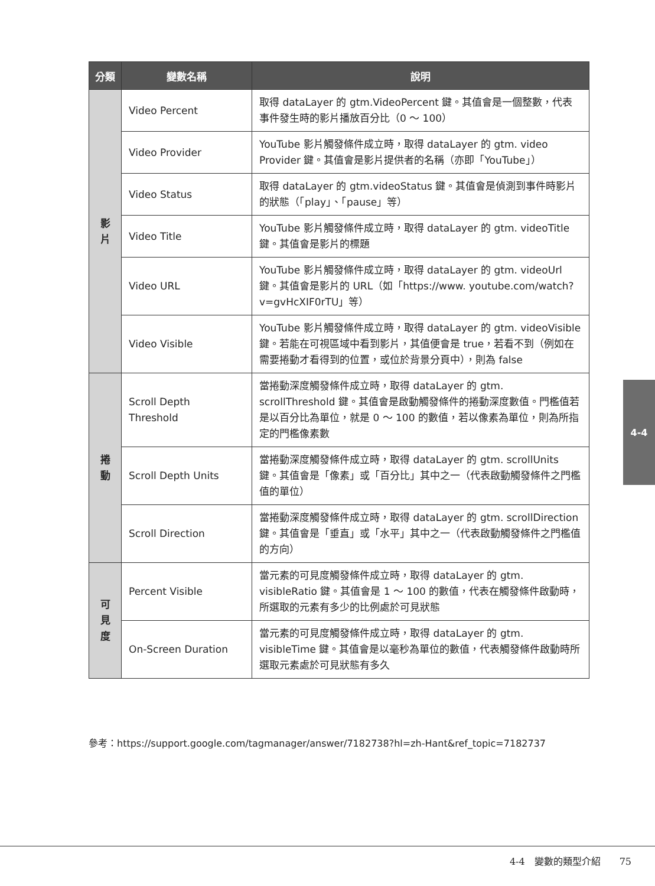| 分類 | 變數名稱 | 說明 |
| --- | --- | --- |
| 影 片 | Video Percent | 取得 dataLayer 的 gtm.VideoPercent 鍵。其值會是一個整數，代表事件發生時的影片播放百分比（0 ～ 100） |
| | Video Provider | YouTube 影片觸發條件成立時，取得 dataLayer 的 gtm. video Provider 鍵。其值會是影片提供者的名稱（亦即「YouTube」） |
| | Video Status | 取得 dataLayer 的 gtm.videoStatus 鍵。其值會是偵測到事件時影片的狀態（「play」、「pause」等） |
| | Video Title | YouTube 影片觸發條件成立時，取得 dataLayer 的 gtm. videoTitle 鍵。其值會是影片的標題 |
| | Video URL | YouTube 影片觸發條件成立時，取得 dataLayer 的 gtm. videoUrl 鍵。其值會是影片的 URL（如「https://www. youtube.com/watch?v=gvHcXIF0rTU」等） |
| | Video Visible | YouTube 影片觸發條件成立時，取得 dataLayer 的 gtm. videoVisible 鍵。若能在可視區域中看到影片，其值便會是 true，若看不到（例如在需要捲動才看得到的位置，或位於背景分頁中），則為 false |
| 捲 動 | Scroll Depth Threshold | 當捲動深度觸發條件成立時，取得 dataLayer 的 gtm. scrollThreshold 鍵。其值會是啟動觸發條件的捲動深度數值。門檻值若是以百分比為單位，就是 0 ～ 100 的數值，若以像素為單位，則為所指定的門檻像素數 |
| | Scroll Depth Units | 當捲動深度觸發條件成立時，取得 dataLayer 的 gtm. scrollUnits 鍵。其值會是「像素」或「百分比」其中之一（代表啟動觸發條件之門檻值的單位） |
| | Scroll Direction | 當捲動深度觸發條件成立時，取得 dataLayer 的 gtm. scrollDirection 鍵。其值會是「垂直」或「水平」其中之一（代表啟動觸發條件之門檻值的方向） |
| 可 見 度 | Percent Visible | 當元素的可見度觸發條件成立時，取得 dataLayer 的 gtm. visibleRatio 鍵。其值會是 1 ～ 100 的數值，代表在觸發條件啟動時，所選取的元素有多少的比例處於可見狀態 |
| | On-Screen Duration | 當元素的可見度觸發條件成立時，取得 dataLayer 的 gtm. visibleTime 鍵。其值會是以毫秒為單位的數值，代表觸發條件啟動時所選取元素處於可見狀態有多久 |
參考：https://support.google.com/tagmanager/answer/7182738?hl=zh-Hant&ref_topic=7182737
4-4
4-4　變數的類型介紹　　75